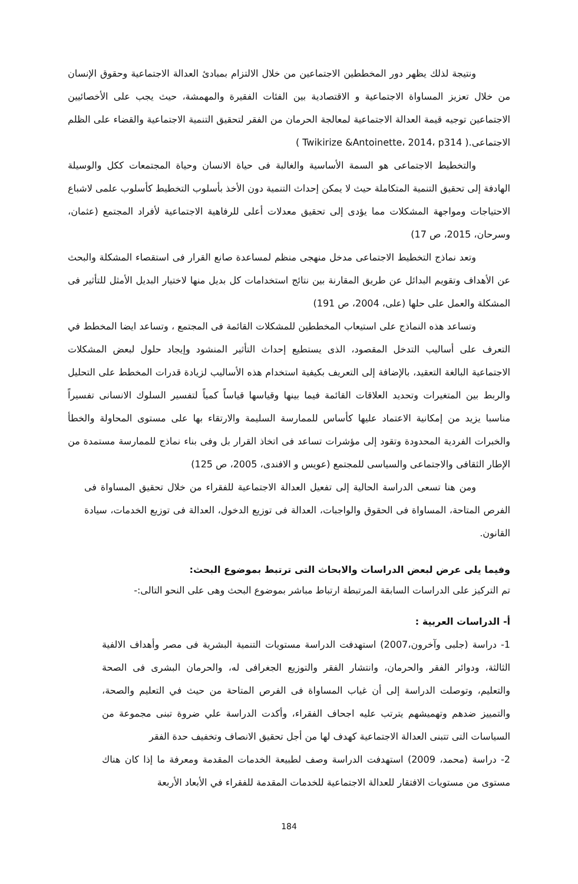ونتيجة لذلك يظهر دور المخططين الاجتماعين من خلال الالتزام بمبادئ العدالة الاجتماعية وحقوق الإنسان من خلال تعزيز المساواة الاجتماعية و الاقتصادية بين الفئات الفقيرة والمهمشة، حيث يجب على الأخصائيين الاجتماعين توجيه قيمة العدالة الاجتماعية لمعالجة الحرمان من الفقر لتحقيق التنمية الاجتماعية والقضاء على الظلم الاجتماعى.( Twikirize &Antoinette، 2014، p314 )
والتخطيط الاجتماعى هو السمة الأساسية والغالبة فى حياة الانسان وحياة المجتمعات ككل والوسيلة الهادفة إلى تحقيق التنمية المتكاملة حيث لا يمكن إحداث التنمية دون الأخذ بأسلوب التخطيط كأسلوب علمى لاشباع الاحتياجات ومواجهة المشكلات مما يؤدى إلى تحقيق معدلات أعلى للرفاهية الاجتماعية لأفراد المجتمع (عثمان، وسرحان، 2015، ص 17)
وتعد نماذج التخطيط الاجتماعى مدخل منهجى منظم لمساعدة صانع القرار فى استقصاء المشكلة والبحث عن الأهداف وتقويم البدائل عن طريق المقارنة بين نتائج استخدامات كل بديل منها لاختيار البديل الأمثل للتأثير فى المشكلة والعمل على حلها (على، 2004، ص 191)
وتساعد هذه النماذج على استيعاب المخططين للمشكلات القائمة فى المجتمع ، وتساعد ايضا المخطط في التعرف على أساليب التدخل المقصود، الذى يستطيع إحداث التأثير المنشود وإيجاد حلول لبعض المشكلات الاجتماعية البالغة التعقيد، بالإضافة إلى التعريف بكيفية استخدام هذه الأساليب لزيادة قدرات المخطط على التحليل والربط بين المتغيرات وتحديد العلاقات القائمة فيما بينها وقياسها قياساً كمياً لتفسير السلوك الانسانى تفسيراً مناسبا يزيد من إمكانية الاعتماد عليها كأساس للممارسة السليمة والارتقاء بها على مستوى المحاولة والخطأ والخبرات الفردية المحدودة وتقود إلى مؤشرات تساعد فى اتخاذ القرار بل وفى بناء نماذج للممارسة مستمدة من الإطار الثقافى والاجتماعى والسياسى للمجتمع (عويس و الافندى، 2005، ص 125)
ومن هنا تسعى الدراسة الحالية إلى تفعيل العدالة الاجتماعية للفقراء من خلال تحقيق المساواة فى الفرص المتاحة، المساواة فى الحقوق والواجبات، العدالة فى توزيع الدخول، العدالة فى توزيع الخدمات، سيادة القانون.
وفيما يلى عرض لبعض الدراسات والابحاث التى ترتبط بموضوع البحث:
تم التركيز على الدراسات السابقة المرتبطة ارتباط مباشر بموضوع البحث وهى على النحو التالى:-
أ- الدراسات العربية :
1- دراسة (جلبى وآخرون،2007) استهدفت الدراسة مستويات التنمية البشرية فى مصر وأهداف الالفية الثالثة، ودوائر الفقر والحرمان، وانتشار الفقر والتوزيع الجغرافى له، والحرمان البشرى فى الصحة والتعليم، وتوصلت الدراسة إلى أن غياب المساواة فى الفرص المتاحة من حيث في التعليم والصحة، والتمييز ضدهم وتهميشهم يترتب عليه اجحاف الفقراء، وأكدت الدراسة علي ضروة تبنى مجموعة من السياسات التى تتبنى العدالة الاجتماعية كهدف لها من أجل تحقيق الانصاف وتخفيف حدة الفقر
2- دراسة (محمد، 2009) استهدفت الدراسة وصف لطبيعة الخدمات المقدمة ومعرفة ما إذا كان هناك مستوى من مستويات الافتقار للعدالة الاجتماعية للخدمات المقدمة للفقراء في الأبعاد الأربعة
184